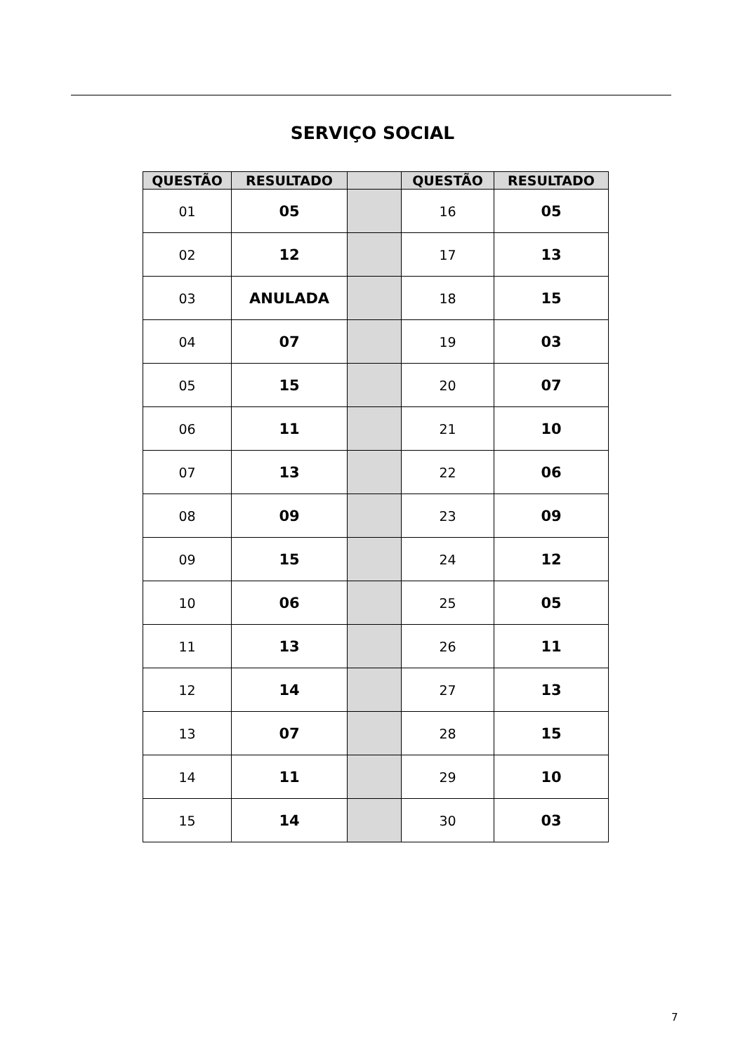SERVIÇO SOCIAL
| QUESTÃO | RESULTADO | | QUESTÃO | RESULTADO |
| --- | --- | --- | --- | --- |
| 01 | 05 | | 16 | 05 |
| 02 | 12 | | 17 | 13 |
| 03 | ANULADA | | 18 | 15 |
| 04 | 07 | | 19 | 03 |
| 05 | 15 | | 20 | 07 |
| 06 | 11 | | 21 | 10 |
| 07 | 13 | | 22 | 06 |
| 08 | 09 | | 23 | 09 |
| 09 | 15 | | 24 | 12 |
| 10 | 06 | | 25 | 05 |
| 11 | 13 | | 26 | 11 |
| 12 | 14 | | 27 | 13 |
| 13 | 07 | | 28 | 15 |
| 14 | 11 | | 29 | 10 |
| 15 | 14 | | 30 | 03 |
7